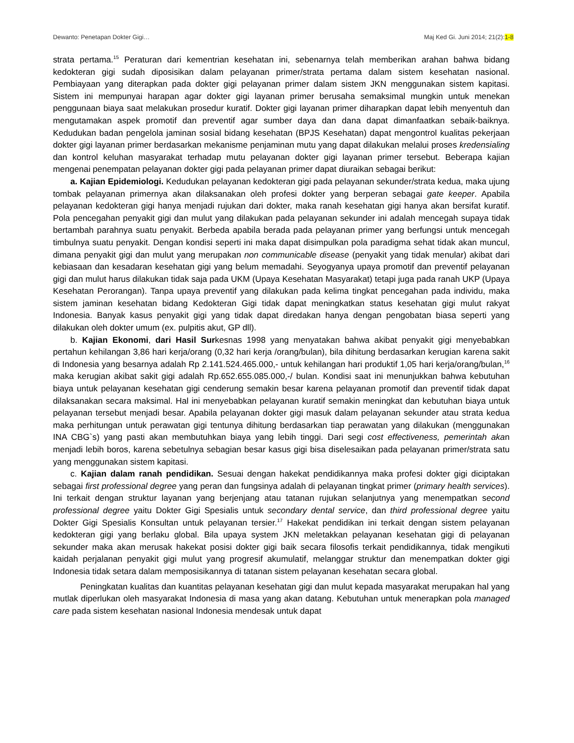Dewanto: Penetapan Dokter Gigi… Maj Ked Gi. Juni 2014; 21(2):1-8
strata pertama.<sup>15</sup> Peraturan dari kementrian kesehatan ini, sebenarnya telah memberikan arahan bahwa bidang kedokteran gigi sudah diposisikan dalam pelayanan primer/strata pertama dalam sistem kesehatan nasional. Pembiayaan yang diterapkan pada dokter gigi pelayanan primer dalam sistem JKN menggunakan sistem kapitasi. Sistem ini mempunyai harapan agar dokter gigi layanan primer berusaha semaksimal mungkin untuk menekan penggunaan biaya saat melakukan prosedur kuratif. Dokter gigi layanan primer diharapkan dapat lebih menyentuh dan mengutamakan aspek promotif dan preventif agar sumber daya dan dana dapat dimanfaatkan sebaik-baiknya. Kedudukan badan pengelola jaminan sosial bidang kesehatan (BPJS Kesehatan) dapat mengontrol kualitas pekerjaan dokter gigi layanan primer berdasarkan mekanisme penjaminan mutu yang dapat dilakukan melalui proses kredensialing dan kontrol keluhan masyarakat terhadap mutu pelayanan dokter gigi layanan primer tersebut. Beberapa kajian mengenai penempatan pelayanan dokter gigi pada pelayanan primer dapat diuraikan sebagai berikut:
a. Kajian Epidemiologi. Kedudukan pelayanan kedokteran gigi pada pelayanan sekunder/strata kedua, maka ujung tombak pelayanan primernya akan dilaksanakan oleh profesi dokter yang berperan sebagai gate keeper. Apabila pelayanan kedokteran gigi hanya menjadi rujukan dari dokter, maka ranah kesehatan gigi hanya akan bersifat kuratif. Pola pencegahan penyakit gigi dan mulut yang dilakukan pada pelayanan sekunder ini adalah mencegah supaya tidak bertambah parahnya suatu penyakit. Berbeda apabila berada pada pelayanan primer yang berfungsi untuk mencegah timbulnya suatu penyakit. Dengan kondisi seperti ini maka dapat disimpulkan pola paradigma sehat tidak akan muncul, dimana penyakit gigi dan mulut yang merupakan non communicable disease (penyakit yang tidak menular) akibat dari kebiasaan dan kesadaran kesehatan gigi yang belum memadahi. Seyogyanya upaya promotif dan preventif pelayanan gigi dan mulut harus dilakukan tidak saja pada UKM (Upaya Kesehatan Masyarakat) tetapi juga pada ranah UKP (Upaya Kesehatan Perorangan). Tanpa upaya preventif yang dilakukan pada kelima tingkat pencegahan pada individu, maka sistem jaminan kesehatan bidang Kedokteran Gigi tidak dapat meningkatkan status kesehatan gigi mulut rakyat Indonesia. Banyak kasus penyakit gigi yang tidak dapat diredakan hanya dengan pengobatan biasa seperti yang dilakukan oleh dokter umum (ex. pulpitis akut, GP dll).
b. Kajian Ekonomi, dari Hasil Surkesnas 1998 yang menyatakan bahwa akibat penyakit gigi menyebabkan pertahun kehilangan 3,86 hari kerja/orang (0,32 hari kerja /orang/bulan), bila dihitung berdasarkan kerugian karena sakit di Indonesia yang besarnya adalah Rp 2.141.524.465.000,- untuk kehilangan hari produktif 1,05 hari kerja/orang/bulan,<sup>16</sup> maka kerugian akibat sakit gigi adalah Rp.652.655.085.000,-/ bulan. Kondisi saat ini menunjukkan bahwa kebutuhan biaya untuk pelayanan kesehatan gigi cenderung semakin besar karena pelayanan promotif dan preventif tidak dapat dilaksanakan secara maksimal. Hal ini menyebabkan pelayanan kuratif semakin meningkat dan kebutuhan biaya untuk pelayanan tersebut menjadi besar. Apabila pelayanan dokter gigi masuk dalam pelayanan sekunder atau strata kedua maka perhitungan untuk perawatan gigi tentunya dihitung berdasarkan tiap perawatan yang dilakukan (menggunakan INA CBG`s) yang pasti akan membutuhkan biaya yang lebih tinggi. Dari segi cost effectiveness, pemerintah akan menjadi lebih boros, karena sebetulnya sebagian besar kasus gigi bisa diselesaikan pada pelayanan primer/strata satu yang menggunakan sistem kapitasi.
c. Kajian dalam ranah pendidikan. Sesuai dengan hakekat pendidikannya maka profesi dokter gigi diciptakan sebagai first professional degree yang peran dan fungsinya adalah di pelayanan tingkat primer (primary health services). Ini terkait dengan struktur layanan yang berjenjang atau tatanan rujukan selanjutnya yang menempatkan second professional degree yaitu Dokter Gigi Spesialis untuk secondary dental service, dan third professional degree yaitu Dokter Gigi Spesialis Konsultan untuk pelayanan tersier.<sup>17</sup> Hakekat pendidikan ini terkait dengan sistem pelayanan kedokteran gigi yang berlaku global. Bila upaya system JKN meletakkan pelayanan kesehatan gigi di pelayanan sekunder maka akan merusak hakekat posisi dokter gigi baik secara filosofis terkait pendidikannya, tidak mengikuti kaidah perjalanan penyakit gigi mulut yang progresif akumulatif, melanggar struktur dan menempatkan dokter gigi Indonesia tidak setara dalam memposisikannya di tatanan sistem pelayanan kesehatan secara global.
Peningkatan kualitas dan kuantitas pelayanan kesehatan gigi dan mulut kepada masyarakat merupakan hal yang mutlak diperlukan oleh masyarakat Indonesia di masa yang akan datang. Kebutuhan untuk menerapkan pola managed care pada sistem kesehatan nasional Indonesia mendesak untuk dapat